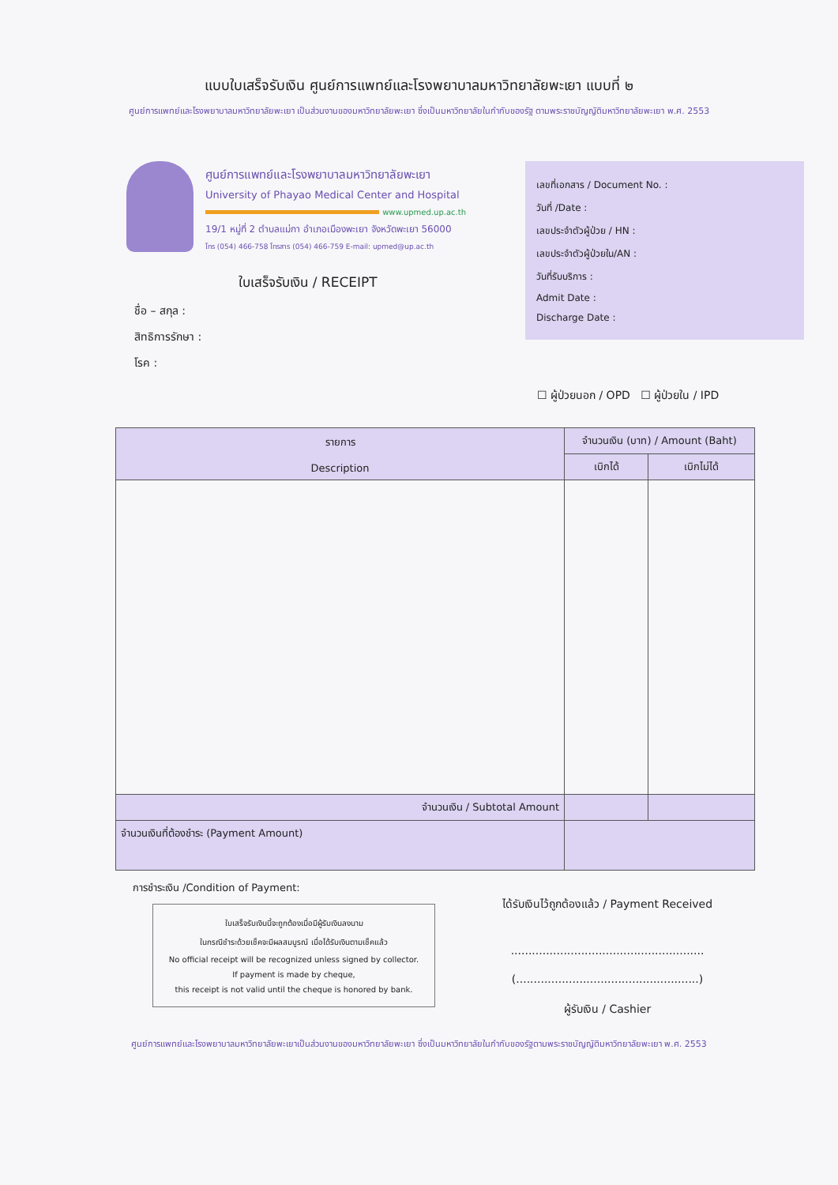แบบใบเสร็จรับเงิน ศูนย์การแพทย์และโรงพยาบาลมหาวิทยาลัยพะเยา แบบที่ ๒
ศูนย์การแพทย์และโรงพยาบาลมหาวิทยาลัยพะเยา เป็นส่วนงานของมหาวิทยาลัยพะเยา ซึ่งเป็นมหาวิทยาลัยในกำกับของรัฐ ตามพระราชบัญญัติมหาวิทยาลัยพะเยา พ.ศ. 2553
ศูนย์การแพทย์และโรงพยาบาลมหาวิทยาลัยพะเยา
University of Phayao Medical Center and Hospital
www.upmed.up.ac.th
19/1 หมู่ที่ 2 ตำบลแม่กา อำเภอเมืองพะเยา จังหวัดพะเยา 56000
โทร (054) 466-758 โทรสาร (054) 466-759 E-mail: upmed@up.ac.th
ใบเสร็จรับเงิน / RECEIPT
ชื่อ – สกุล :
สิทธิการรักษา :
โรค :
เลขที่เอกสาร / Document No. :
วันที่ /Date :
เลขประจำตัวผู้ป่วย / HN :
เลขประจำตัวผู้ป่วยใน/AN :
วันที่รับบริการ :
Admit Date :
Discharge Date :
☐ ผู้ป่วยนอก / OPD ☐ ผู้ป่วยใน / IPD
| รายการ Description | จำนวนเงิน (บาท) / Amount (Baht) | |
| --- | --- | --- |
| | เบิกได้ | เบิกไม่ได้ |
| จำนวนเงิน / Subtotal Amount | | |
| จำนวนเงินที่ต้องชำระ (Payment Amount) | | |
การชำระเงิน /Condition of Payment:
ใบเสร็จรับเงินนี้จะถูกต้องเมื่อมีผู้รับเงินลงนาม
ในกรณีชำระด้วยเช็คจะมีผลสมบูรณ์ เมื่อได้รับเงินตามเช็คแล้ว
No official receipt will be recognized unless signed by collector.
If payment is made by cheque,
this receipt is not valid until the cheque is honored by bank.
ได้รับเงินไว้ถูกต้องแล้ว / Payment Received
.......................................................
(....................................................)
ผู้รับเงิน / Cashier
ศูนย์การแพทย์และโรงพยาบาลมหาวิทยาลัยพะเยาเป็นส่วนงานของมหาวิทยาลัยพะเยา ซึ่งเป็นมหาวิทยาลัยในกำกับของรัฐตามพระราชบัญญัติมหาวิทยาลัยพะเยา พ.ศ. 2553